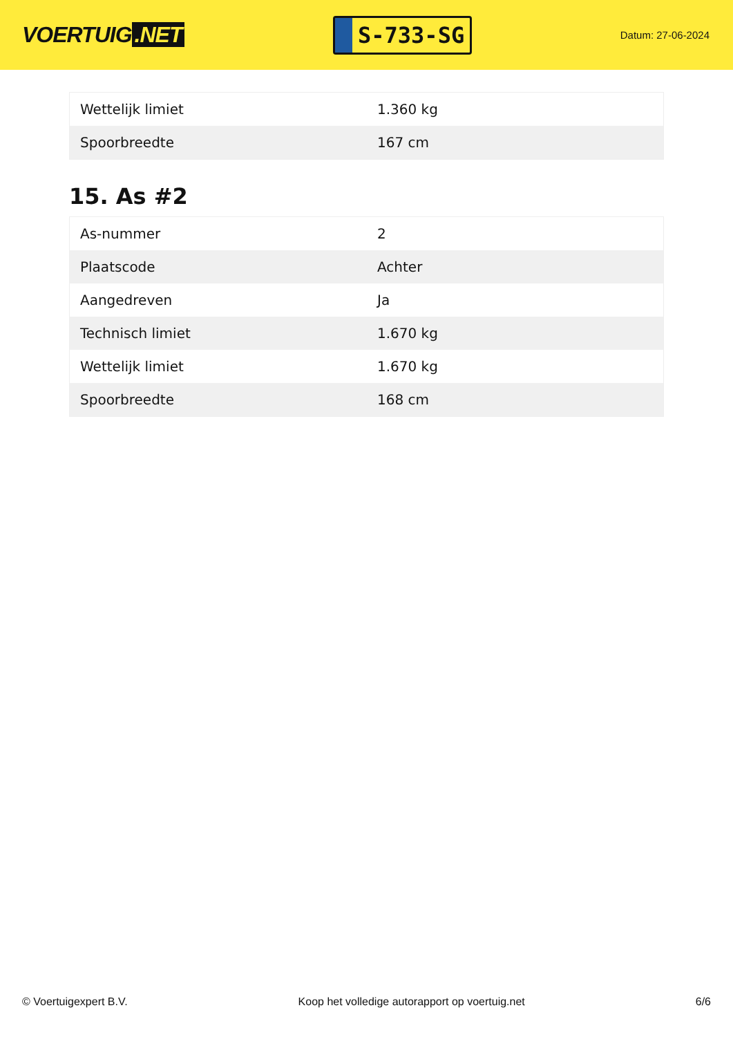VOERTUIG.NET
S-733-SG
Datum: 27-06-2024
| Wettelijk limiet | 1.360 kg |
| Spoorbreedte | 167 cm |
15. As #2
| As-nummer | 2 |
| Plaatscode | Achter |
| Aangedreven | Ja |
| Technisch limiet | 1.670 kg |
| Wettelijk limiet | 1.670 kg |
| Spoorbreedte | 168 cm |
© Voertuigexpert B.V. Koop het volledige autorapport op voertuig.net 6/6